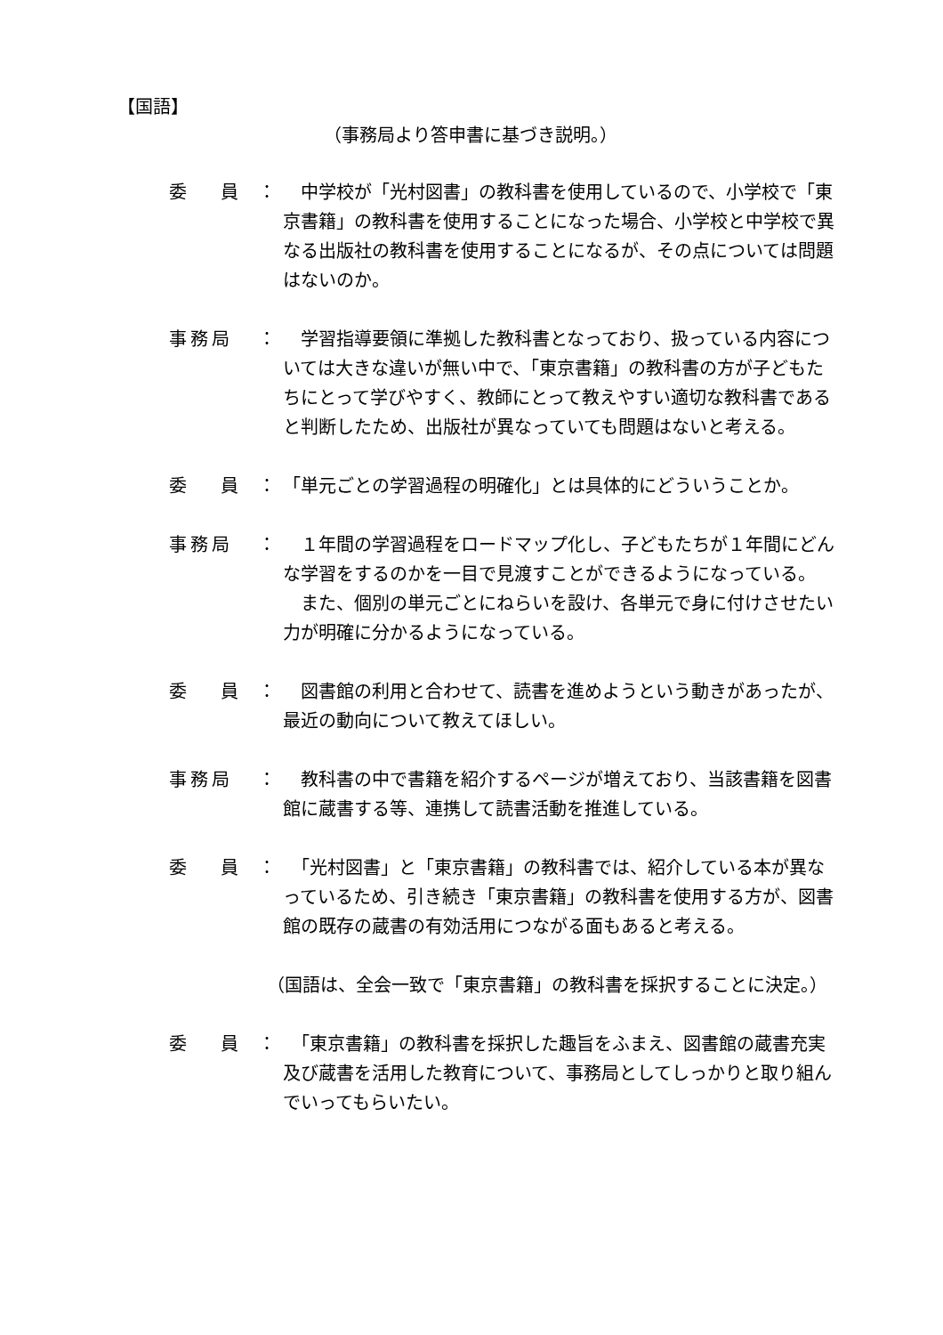【国語】
（事務局より答申書に基づき説明。）
委　 員 ： 　中学校が「光村図書」の教科書を使用しているので、小学校で「東京書籍」の教科書を使用することになった場合、小学校と中学校で異なる出版社の教科書を使用することになるが、その点については問題はないのか。
事務局 ： 　学習指導要領に準拠した教科書となっており、扱っている内容については大きな違いが無い中で、「東京書籍」の教科書の方が子どもたちにとって学びやすく、教師にとって教えやすい適切な教科書であると判断したため、出版社が異なっていても問題はないと考える。
委　 員 ： 「単元ごとの学習過程の明確化」とは具体的にどういうことか。
事務局 ： 　１年間の学習過程をロードマップ化し、子どもたちが１年間にどんな学習をするのかを一目で見渡すことができるようになっている。
　また、個別の単元ごとにねらいを設け、各単元で身に付けさせたい力が明確に分かるようになっている。
委　 員 ： 　図書館の利用と合わせて、読書を進めようという動きがあったが、最近の動向について教えてほしい。
事務局 ： 　教科書の中で書籍を紹介するページが増えており、当該書籍を図書館に蔵書する等、連携して読書活動を推進している。
委　 員 ： 　「光村図書」と「東京書籍」の教科書では、紹介している本が異なっているため、引き続き「東京書籍」の教科書を使用する方が、図書館の既存の蔵書の有効活用につながる面もあると考える。
（国語は、全会一致で「東京書籍」の教科書を採択することに決定。）
委　 員 ： 　「東京書籍」の教科書を採択した趣旨をふまえ、図書館の蔵書充実及び蔵書を活用した教育について、事務局としてしっかりと取り組んでいってもらいたい。